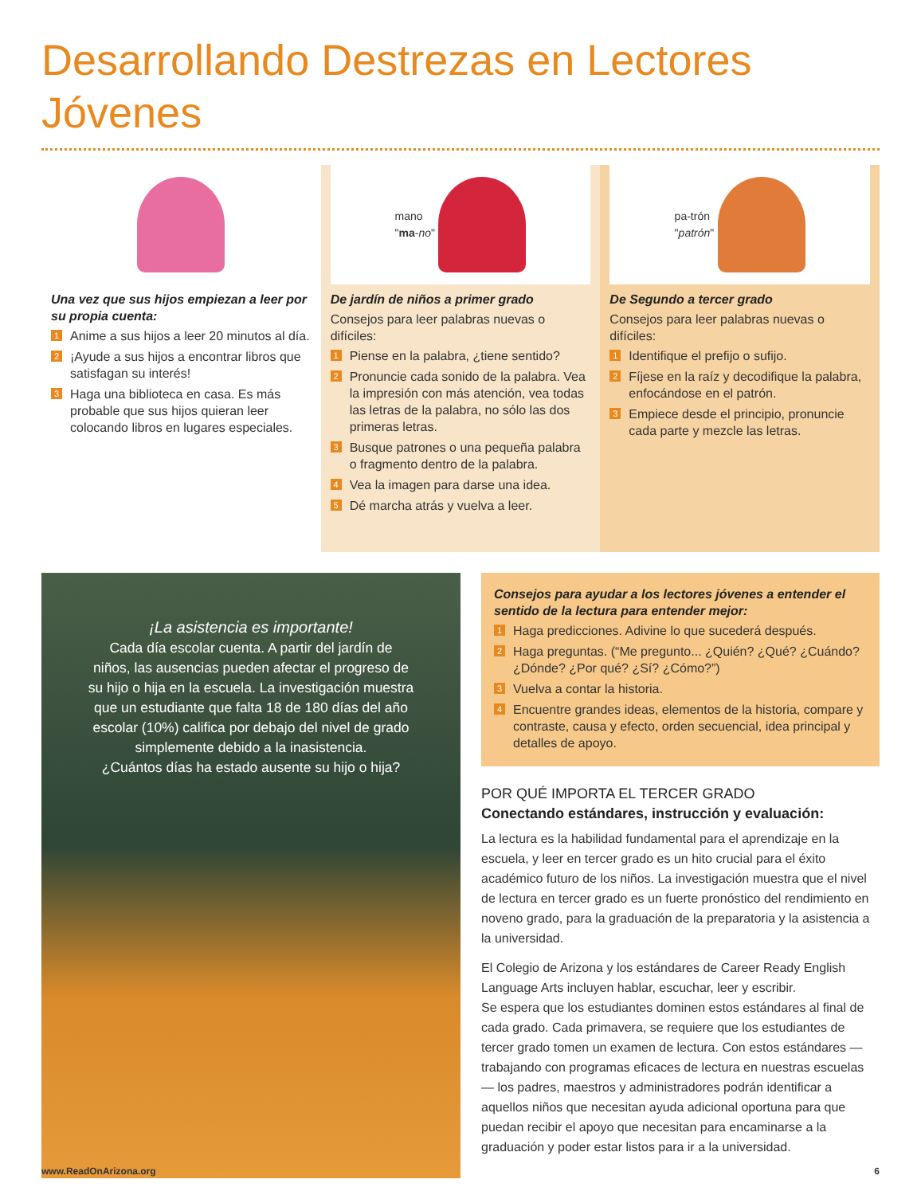Desarrollando Destrezas en Lectores Jóvenes
Una vez que sus hijos empiezan a leer por su propia cuenta:
1 Anime a sus hijos a leer 20 minutos al día.
2 ¡Ayude a sus hijos a encontrar libros que satisfagan su interés!
3 Haga una biblioteca en casa. Es más probable que sus hijos quieran leer colocando libros en lugares especiales.
mano
"ma-no"
De jardín de niños a primer grado
Consejos para leer palabras nuevas o difíciles:
1 Piense en la palabra, ¿tiene sentido?
2 Pronuncie cada sonido de la palabra. Vea la impresión con más atención, vea todas las letras de la palabra, no sólo las dos primeras letras.
3 Busque patrones o una pequeña palabra o fragmento dentro de la palabra.
4 Vea la imagen para darse una idea.
5 Dé marcha atrás y vuelva a leer.
pa-trón
"patrón"
De Segundo a tercer grado
Consejos para leer palabras nuevas o difíciles:
1 Identifique el prefijo o sufijo.
2 Fíjese en la raíz y decodifique la palabra, enfocándose en el patrón.
3 Empiece desde el principio, pronuncie cada parte y mezcle las letras.
¡La asistencia es importante!
Cada día escolar cuenta. A partir del jardín de
niños, las ausencias pueden afectar el progreso de
su hijo o hija en la escuela. La investigación muestra
que un estudiante que falta 18 de 180 días del año
escolar (10%) califica por debajo del nivel de grado
simplemente debido a la inasistencia.
¿Cuántos días ha estado ausente su hijo o hija?
Consejos para ayudar a los lectores jóvenes a entender el sentido de la lectura para entender mejor:
1 Haga predicciones. Adivine lo que sucederá después.
2 Haga preguntas. (“Me pregunto... ¿Quién? ¿Qué? ¿Cuándo? ¿Dónde? ¿Por qué? ¿Sí? ¿Cómo?”)
3 Vuelva a contar la historia.
4 Encuentre grandes ideas, elementos de la historia, compare y contraste, causa y efecto, orden secuencial, idea principal y detalles de apoyo.
POR QUÉ IMPORTA EL TERCER GRADO
Conectando estándares, instrucción y evaluación:
La lectura es la habilidad fundamental para el aprendizaje en la escuela, y leer en tercer grado es un hito crucial para el éxito académico futuro de los niños. La investigación muestra que el nivel de lectura en tercer grado es un fuerte pronóstico del rendimiento en noveno grado, para la graduación de la preparatoria y la asistencia a la universidad.
El Colegio de Arizona y los estándares de Career Ready English Language Arts incluyen hablar, escuchar, leer y escribir.
Se espera que los estudiantes dominen estos estándares al final de cada grado. Cada primavera, se requiere que los estudiantes de tercer grado tomen un examen de lectura. Con estos estándares — trabajando con programas eficaces de lectura en nuestras escuelas — los padres, maestros y administradores podrán identificar a aquellos niños que necesitan ayuda adicional oportuna para que puedan recibir el apoyo que necesitan para encaminarse a la graduación y poder estar listos para ir a la universidad.
www.ReadOnArizona.org 6